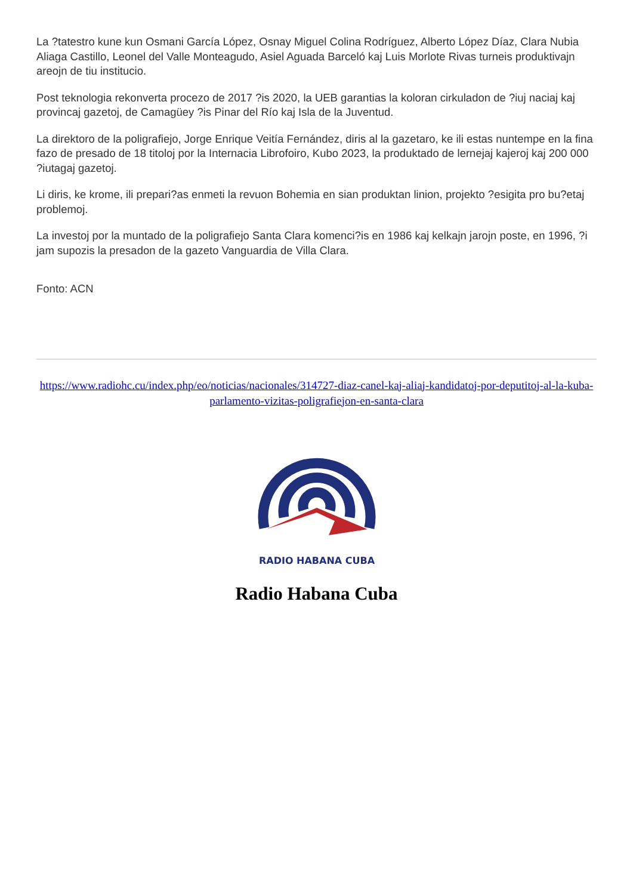La ?tatestro kune kun Osmani García López, Osnay Miguel Colina Rodríguez, Alberto López Díaz, Clara Nubia Aliaga Castillo, Leonel del Valle Monteagudo, Asiel Aguada Barceló kaj Luis Morlote Rivas turneis produktivajn areojn de tiu institucio.
Post teknologia rekonverta procezo de 2017 ?is 2020, la UEB garantias la koloran cirkuladon de ?iuj naciaj kaj provincaj gazetoj, de Camagüey ?is Pinar del Río kaj Isla de la Juventud.
La direktoro de la poligrafiejo, Jorge Enrique Veitía Fernández, diris al la gazetaro, ke ili estas nuntempe en la fina fazo de presado de 18 titoloj por la Internacia Librofoiro, Kubo 2023, la produktado de lernejaj kajeroj kaj 200 000 ?iutagaj gazetoj.
Li diris, ke krome, ili prepari?as enmeti la revuon Bohemia en sian produktan linion, projekto ?esigita pro bu?etaj problemoj.
La investoj por la muntado de la poligrafiejo Santa Clara komenci?is en 1986 kaj kelkajn jarojn poste, en 1996, ?i jam supozis la presadon de la gazeto Vanguardia de Villa Clara.
Fonto: ACN
https://www.radiohc.cu/index.php/eo/noticias/nacionales/314727-diaz-canel-kaj-aliaj-kandidatoj-por-deputitoj-al-la-kuba-parlamento-vizitas-poligrafiejon-en-santa-clara
RADIO HABANA CUBA
Radio Habana Cuba